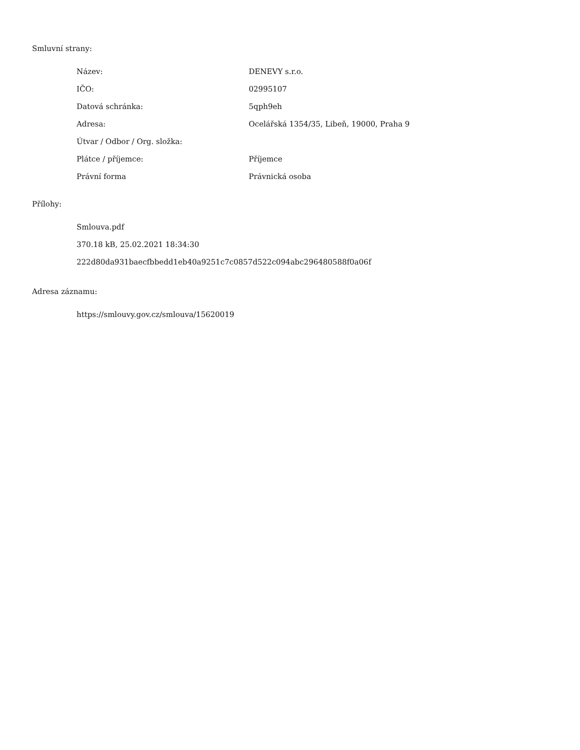Smluvní strany:
| Název: | DENEVY s.r.o. |
| IČO: | 02995107 |
| Datová schránka: | 5qph9eh |
| Adresa: | Ocelářská 1354/35, Libeň, 19000, Praha 9 |
| Útvar / Odbor / Org. složka: | |
| Plátce / příjemce: | Příjemce |
| Právní forma | Právnická osoba |
Přílohy:
Smlouva.pdf
370.18 kB, 25.02.2021 18:34:30
222d80da931baecfbbedd1eb40a9251c7c0857d522c094abc296480588f0a06f
Adresa záznamu:
https://smlouvy.gov.cz/smlouva/15620019